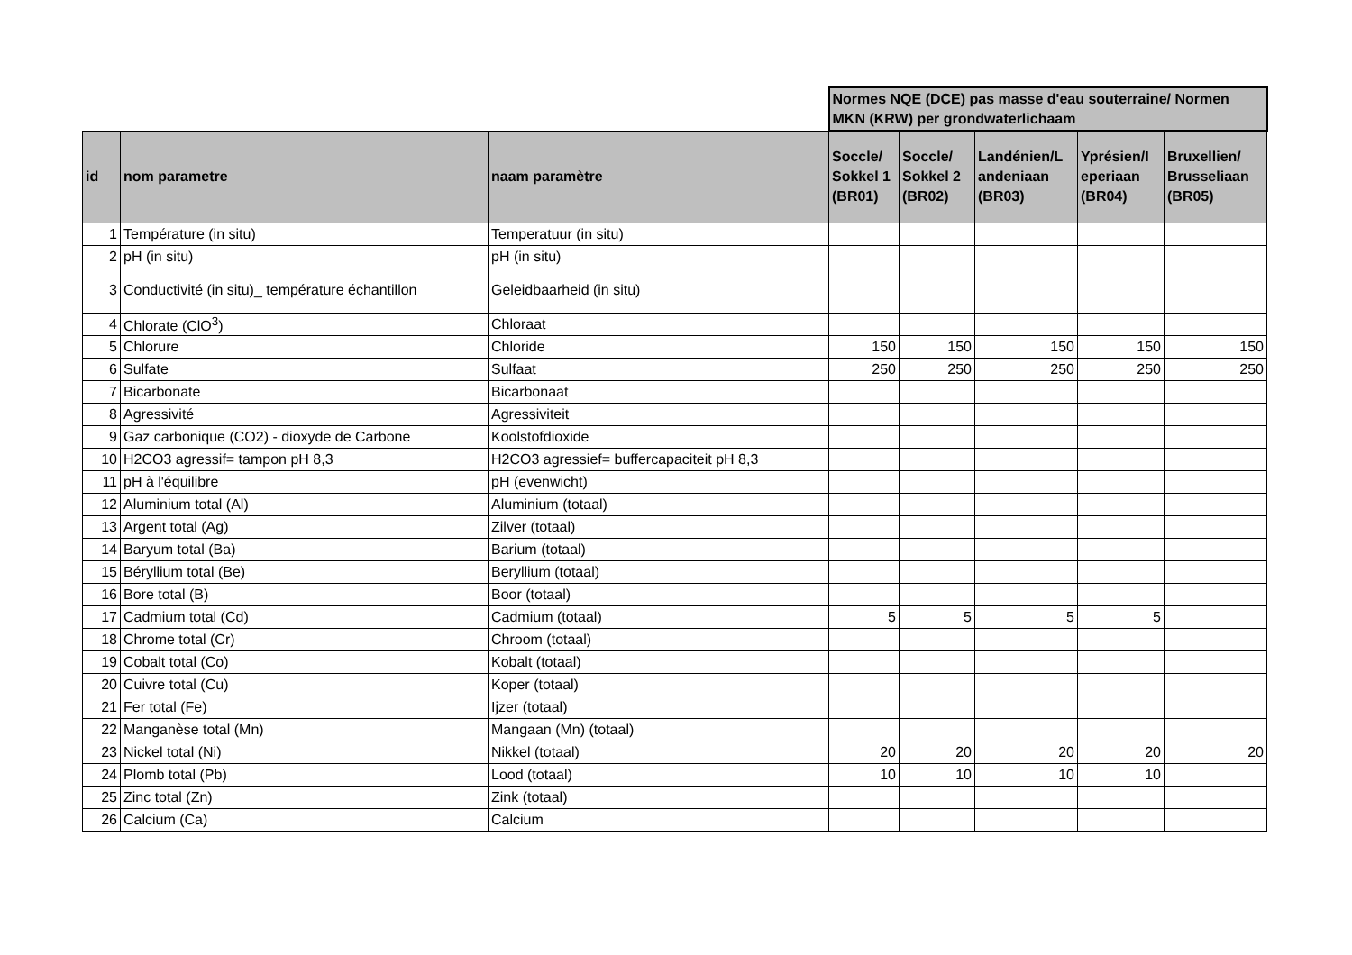| | | | Normes NQE (DCE) pas masse d'eau souterraine/ Normen MKN (KRW) per grondwaterlichaam | | | | |
| --- | --- | --- | --- | --- | --- | --- | --- |
| id | nom parametre | naam paramètre | Soccle/ Sokkel 1 (BR01) | Soccle/ Sokkel 2 (BR02) | Landénien/L andeniaan (BR03) | Yprésien/I eperiaan (BR04) | Bruxellien/ Brusseliaan (BR05) |
| 1 | Température (in situ) | Temperatuur (in situ) | | | | | |
| 2 | pH (in situ) | pH (in situ) | | | | | |
| 3 | Conductivité (in situ)_ température échantillon | Geleidbaarheid (in situ) | | | | | |
| 4 | Chlorate (ClO<sup>3</sup>) | Chloraat | | | | | |
| 5 | Chlorure | Chloride | 150 | 150 | 150 | 150 | 150 |
| 6 | Sulfate | Sulfaat | 250 | 250 | 250 | 250 | 250 |
| 7 | Bicarbonate | Bicarbonaat | | | | | |
| 8 | Agressivité | Agressiviteit | | | | | |
| 9 | Gaz carbonique (CO2) - dioxyde de Carbone | Koolstofdioxide | | | | | |
| 10 | H2CO3 agressif= tampon pH 8,3 | H2CO3 agressief= buffercapaciteit pH 8,3 | | | | | |
| 11 | pH à l'équilibre | pH (evenwicht) | | | | | |
| 12 | Aluminium total (Al) | Aluminium (totaal) | | | | | |
| 13 | Argent total (Ag) | Zilver (totaal) | | | | | |
| 14 | Baryum total (Ba) | Barium (totaal) | | | | | |
| 15 | Béryllium total (Be) | Beryllium (totaal) | | | | | |
| 16 | Bore total (B) | Boor (totaal) | | | | | |
| 17 | Cadmium total (Cd) | Cadmium (totaal) | 5 | 5 | 5 | 5 | |
| 18 | Chrome total (Cr) | Chroom (totaal) | | | | | |
| 19 | Cobalt total (Co) | Kobalt (totaal) | | | | | |
| 20 | Cuivre total (Cu) | Koper (totaal) | | | | | |
| 21 | Fer total (Fe) | Ijzer (totaal) | | | | | |
| 22 | Manganèse total (Mn) | Mangaan (Mn) (totaal) | | | | | |
| 23 | Nickel total (Ni) | Nikkel (totaal) | 20 | 20 | 20 | 20 | 20 |
| 24 | Plomb total (Pb) | Lood (totaal) | 10 | 10 | 10 | 10 | |
| 25 | Zinc total (Zn) | Zink (totaal) | | | | | |
| 26 | Calcium (Ca) | Calcium | | | | | |